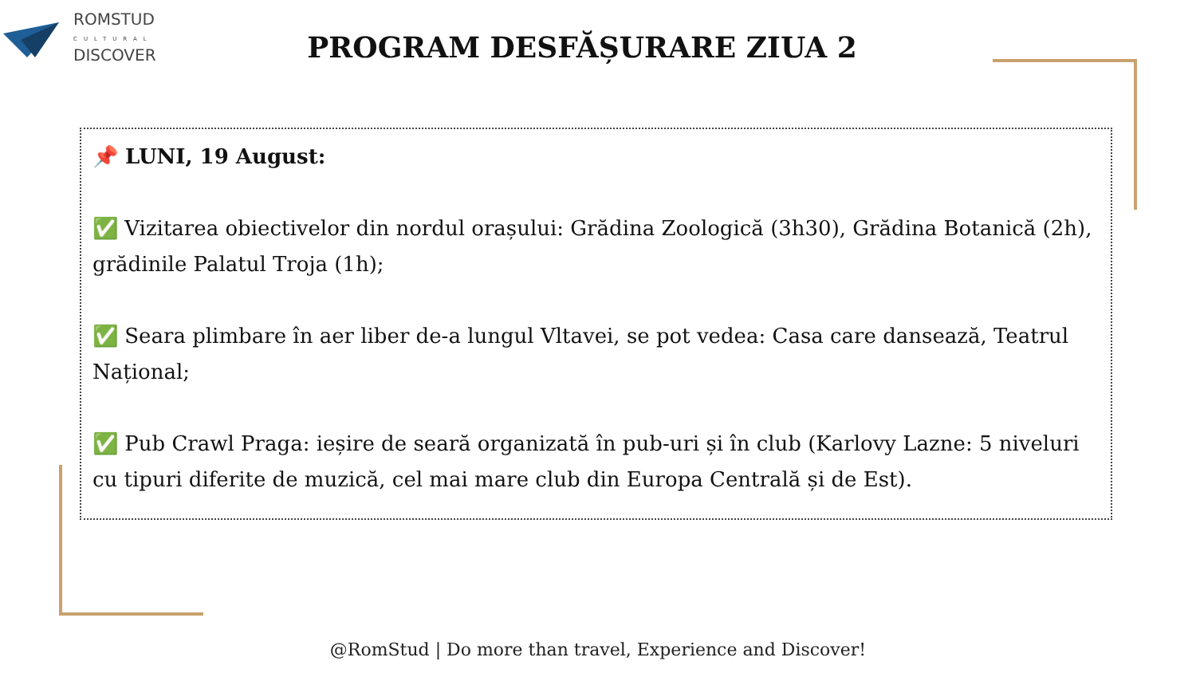ROMSTUD
CULTURAL
DISCOVER
PROGRAM DESFĂȘURARE ZIUA 2
📌 LUNI, 19 August:
✅ Vizitarea obiectivelor din nordul orașului: Grădina Zoologică (3h30), Grădina Botanică (2h), grădinile Palatul Troja (1h);
✅ Seara plimbare în aer liber de-a lungul Vltavei, se pot vedea: Casa care dansează, Teatrul Național;
✅ Pub Crawl Praga: ieșire de seară organizată în pub-uri și în club (Karlovy Lazne: 5 niveluri cu tipuri diferite de muzică, cel mai mare club din Europa Centrală și de Est).
@RomStud | Do more than travel, Experience and Discover!